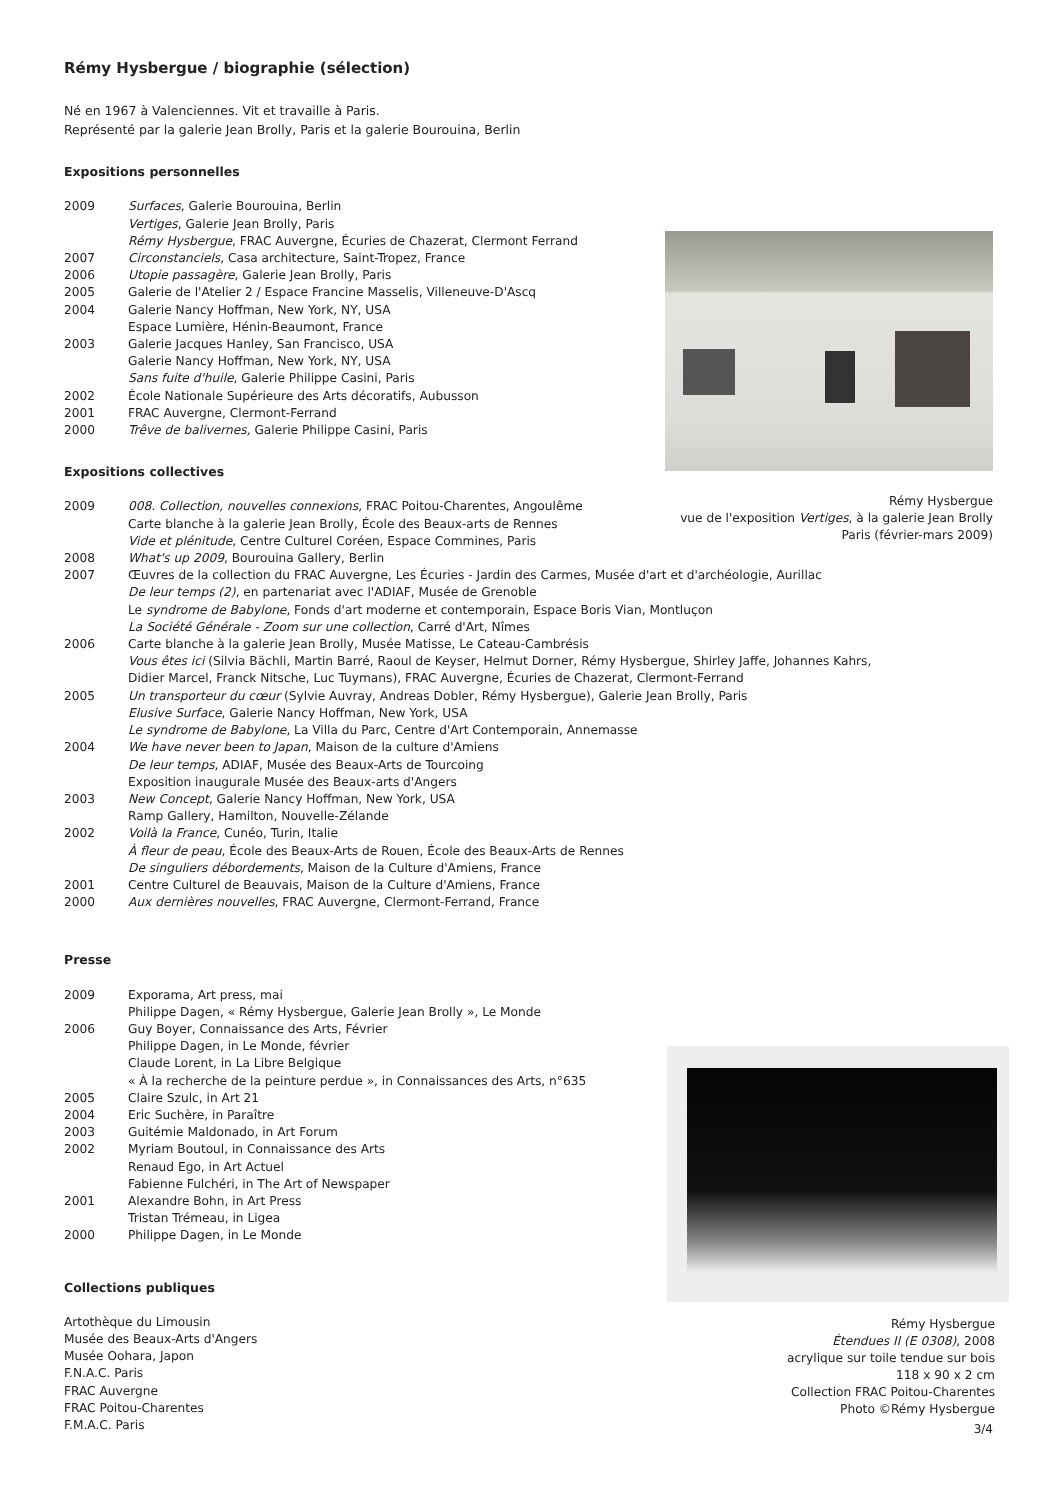Rémy Hysbergue / biographie (sélection)
Né en 1967 à Valenciennes. Vit et travaille à Paris.
Représenté par la galerie Jean Brolly, Paris et la galerie Bourouina, Berlin
Expositions personnelles
2009 Surfaces, Galerie Bourouina, Berlin
Vertiges, Galerie Jean Brolly, Paris
Rémy Hysbergue, FRAC Auvergne, Écuries de Chazerat, Clermont Ferrand
2007 Circonstanciels, Casa architecture, Saint-Tropez, France
2006 Utopie passagère, Galerie Jean Brolly, Paris
2005 Galerie de l'Atelier 2 / Espace Francine Masselis, Villeneuve-D'Ascq
2004 Galerie Nancy Hoffman, New York, NY, USA
Espace Lumière, Hénin-Beaumont, France
2003 Galerie Jacques Hanley, San Francisco, USA
Galerie Nancy Hoffman, New York, NY, USA
Sans fuite d'huile, Galerie Philippe Casini, Paris
2002 École Nationale Supérieure des Arts décoratifs, Aubusson
2001 FRAC Auvergne, Clermont-Ferrand
2000 Trêve de balivernes, Galerie Philippe Casini, Paris
Expositions collectives
2009 008. Collection, nouvelles connexions, FRAC Poitou-Charentes, Angoulême
Carte blanche à la galerie Jean Brolly, École des Beaux-arts de Rennes
Vide et plénitude, Centre Culturel Coréen, Espace Commines, Paris
2008 What's up 2009, Bourouina Gallery, Berlin
2007 Œuvres de la collection du FRAC Auvergne, Les Écuries - Jardin des Carmes, Musée d'art et d'archéologie, Aurillac
De leur temps (2), en partenariat avec l'ADIAF, Musée de Grenoble
Le syndrome de Babylone, Fonds d'art moderne et contemporain, Espace Boris Vian, Montluçon
La Société Générale - Zoom sur une collection, Carré d'Art, Nîmes
2006 Carte blanche à la galerie Jean Brolly, Musée Matisse, Le Cateau-Cambrésis
Vous êtes ici (Silvia Bächli, Martin Barré, Raoul de Keyser, Helmut Dorner, Rémy Hysbergue, Shirley Jaffe, Johannes Kahrs,
Didier Marcel, Franck Nitsche, Luc Tuymans), FRAC Auvergne, Écuries de Chazerat, Clermont-Ferrand
2005 Un transporteur du cœur (Sylvie Auvray, Andreas Dobler, Rémy Hysbergue), Galerie Jean Brolly, Paris
Elusive Surface, Galerie Nancy Hoffman, New York, USA
Le syndrome de Babylone, La Villa du Parc, Centre d'Art Contemporain, Annemasse
2004 We have never been to Japan, Maison de la culture d'Amiens
De leur temps, ADIAF, Musée des Beaux-Arts de Tourcoing
Exposition inaugurale Musée des Beaux-arts d'Angers
2003 New Concept, Galerie Nancy Hoffman, New York, USA
Ramp Gallery, Hamilton, Nouvelle-Zélande
2002 Voilà la France, Cunéo, Turin, Italie
À fleur de peau, École des Beaux-Arts de Rouen, École des Beaux-Arts de Rennes
De singuliers débordements, Maison de la Culture d'Amiens, France
2001 Centre Culturel de Beauvais, Maison de la Culture d'Amiens, France
2000 Aux dernières nouvelles, FRAC Auvergne, Clermont-Ferrand, France
Presse
2009 Exporama, Art press, mai
Philippe Dagen, « Rémy Hysbergue, Galerie Jean Brolly », Le Monde
2006 Guy Boyer, Connaissance des Arts, Février
Philippe Dagen, in Le Monde, février
Claude Lorent, in La Libre Belgique
« À la recherche de la peinture perdue », in Connaissances des Arts, n°635
2005 Claire Szulc, in Art 21
2004 Eric Suchère, in Paraître
2003 Guitémie Maldonado, in Art Forum
2002 Myriam Boutoul, in Connaissance des Arts
Renaud Ego, in Art Actuel
Fabienne Fulchéri, in The Art of Newspaper
2001 Alexandre Bohn, in Art Press
Tristan Trémeau, in Ligea
2000 Philippe Dagen, in Le Monde
Collections publiques
Artothèque du Limousin
Musée des Beaux-Arts d'Angers
Musée Oohara, Japon
F.N.A.C. Paris
FRAC Auvergne
FRAC Poitou-Charentes
F.M.A.C. Paris
Rémy Hysbergue
vue de l'exposition Vertiges, à la galerie Jean Brolly
Paris (février-mars 2009)
Rémy Hysbergue
Étendues II (E 0308), 2008
acrylique sur toile tendue sur bois
118 x 90 x 2 cm
Collection FRAC Poitou-Charentes
Photo ©Rémy Hysbergue
3/4